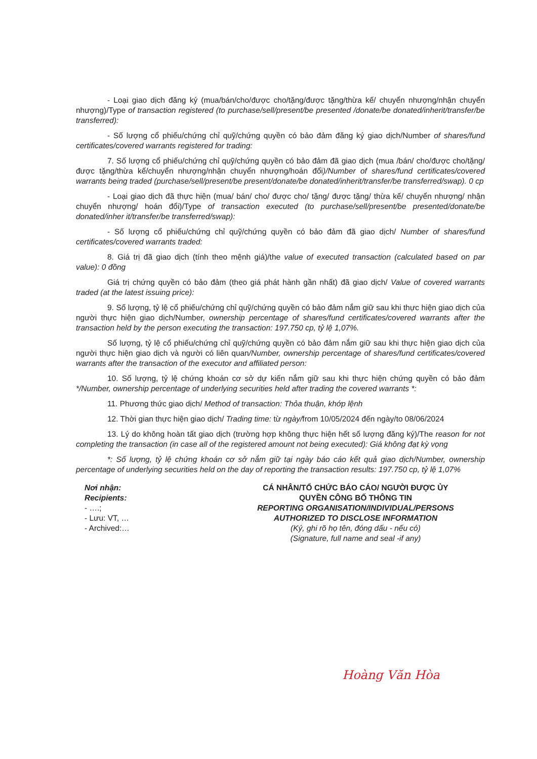- Loại giao dịch đăng ký (mua/bán/cho/được cho/tặng/được tặng/thừa kế/ chuyển nhượng/nhận chuyển nhượng)/Type of transaction registered (to purchase/sell/present/be presented /donate/be donated/inherit/transfer/be transferred):
- Số lượng cổ phiếu/chứng chỉ quỹ/chứng quyền có bảo đảm đăng ký giao dịch/Number of shares/fund certificates/covered warrants registered for trading:
7. Số lượng cổ phiếu/chứng chỉ quỹ/chứng quyền có bảo đảm đã giao dịch (mua /bán/ cho/được cho/tặng/được tặng/thừa kế/chuyển nhượng/nhận chuyển nhượng/hoán đổi)/Number of shares/fund certificates/covered warrants being traded (purchase/sell/present/be present/donate/be donated/inherit/transfer/be transferred/swap). 0 cp
- Loại giao dịch đã thực hiện (mua/ bán/ cho/ được cho/ tặng/ được tặng/ thừa kế/ chuyển nhượng/ nhận chuyển nhượng/ hoán đổi)/Type of transaction executed (to purchase/sell/present/be presented/donate/be donated/inher it/transfer/be transferred/swap):
- Số lượng cổ phiếu/chứng chỉ quỹ/chứng quyền có bảo đảm đã giao dịch/ Number of shares/fund certificates/covered warrants traded:
8. Giá trị đã giao dịch (tính theo mệnh giá)/the value of executed transaction (calculated based on par value): 0 đồng
Giá trị chứng quyền có bảo đảm (theo giá phát hành gần nhất) đã giao dịch/ Value of covered warrants traded (at the latest issuing price):
9. Số lượng, tỷ lệ cổ phiếu/chứng chỉ quỹ/chứng quyền có bảo đảm nắm giữ sau khi thực hiện giao dịch của người thực hiện giao dịch/Number, ownership percentage of shares/fund certificates/covered warrants after the transaction held by the person executing the transaction: 197.750 cp, tỷ lệ 1,07%.
Số lượng, tỷ lệ cổ phiếu/chứng chỉ quỹ/chứng quyền có bảo đảm nắm giữ sau khi thực hiện giao dịch của người thực hiện giao dịch và người có liên quan/Number, ownership percentage of shares/fund certificates/covered warrants after the transaction of the executor and affiliated person:
10. Số lượng, tỷ lệ chứng khoán cơ sở dự kiến nắm giữ sau khi thực hiện chứng quyền có bảo đảm */Number, ownership percentage of underlying securities held after trading the covered warrants *:
11. Phương thức giao dịch/ Method of transaction: Thỏa thuận, khớp lệnh
12. Thời gian thực hiện giao dịch/ Trading time: từ ngày/from 10/05/2024 đến ngày/to 08/06/2024
13. Lý do không hoàn tất giao dịch (trường hợp không thực hiện hết số lượng đăng ký)/The reason for not completing the transaction (in case all of the registered amount not being executed): Giá không đạt kỳ vọng
*: Số lượng, tỷ lệ chứng khoán cơ sở nắm giữ tại ngày báo cáo kết quả giao dịch/Number, ownership percentage of underlying securities held on the day of reporting the transaction results: 197.750 cp, tỷ lệ 1,07%
Nơi nhận:
Recipients:
- ….;
- Lưu: VT, …
- Archived:…
CÁ NHÂN/TỔ CHỨC BÁO CÁO/ NGƯỜI ĐƯỢC ỦY
QUYỀN CÔNG BỐ THÔNG TIN
REPORTING ORGANISATION/INDIVIDUAL/PERSONS
AUTHORIZED TO DISCLOSE INFORMATION
(Ký, ghi rõ họ tên, đóng dấu - nếu có)
(Signature, full name and seal -if any)
Hoàng Văn Hòa